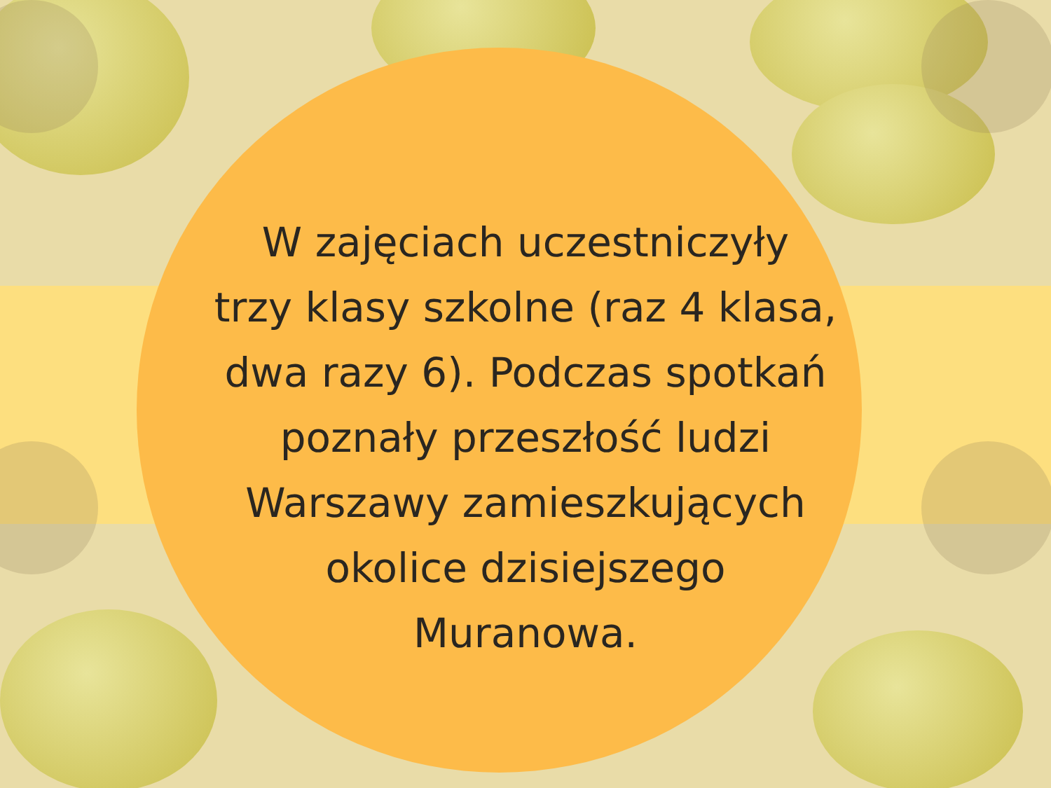W zajęciach uczestniczyły
trzy klasy szkolne (raz 4 klasa,
dwa razy 6). Podczas spotkań
poznały przeszłość ludzi
Warszawy zamieszkujących
okolice dzisiejszego
Muranowa.